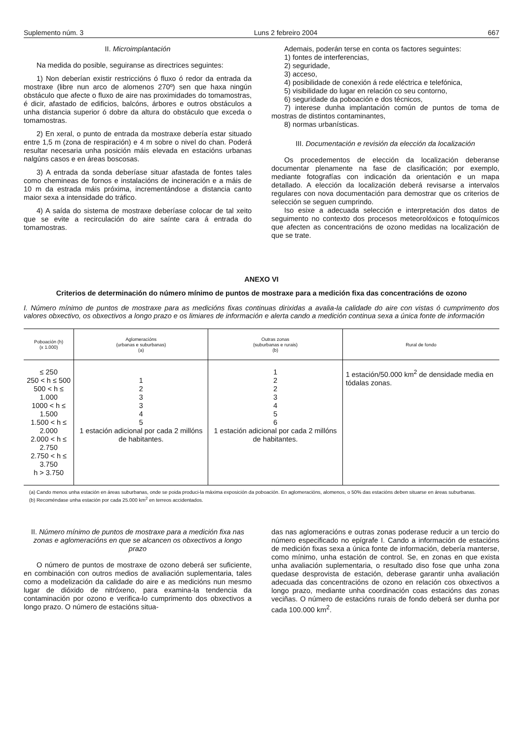Suplemento núm. 3 Luns 2 febreiro 2004 667
II. Microimplantación
Na medida do posible, seguiranse as directrices seguintes:
1) Non deberían existir restriccións ó fluxo ó redor da entrada da mostraxe (libre nun arco de alomenos 270º) sen que haxa ningún obstáculo que afecte o fluxo de aire nas proximidades do tomamostras, é dicir, afastado de edificios, balcóns, árbores e outros obstáculos a unha distancia superior ó dobre da altura do obstáculo que exceda o tomamostras.
2) En xeral, o punto de entrada da mostraxe debería estar situado entre 1,5 m (zona de respiración) e 4 m sobre o nivel do chan. Poderá resultar necesaria unha posición máis elevada en estacións urbanas nalgúns casos e en áreas boscosas.
3) A entrada da sonda deberíase situar afastada de fontes tales como chemineas de fornos e instalacións de incineración e a máis de 10 m da estrada máis próxima, incrementándose a distancia canto maior sexa a intensidade do tráfico.
4) A saída do sistema de mostraxe deberíase colocar de tal xeito que se evite a recirculación do aire saínte cara á entrada do tomamostras.
Ademais, poderán terse en conta os factores seguintes:
1) fontes de interferencias,
2) seguridade,
3) acceso,
4) posibilidade de conexión á rede eléctrica e telefónica,
5) visibilidade do lugar en relación co seu contorno,
6) seguridade da poboación e dos técnicos,
7) interese dunha implantación común de puntos de toma de mostras de distintos contaminantes,
8) normas urbanísticas.
III. Documentación e revisión da elección da localización
Os procedementos de elección da localización deberanse documentar plenamente na fase de clasificación; por exemplo, mediante fotografías con indicación da orientación e un mapa detallado. A elección da localización deberá revisarse a intervalos regulares con nova documentación para demostrar que os criterios de selección se seguen cumprindo.
Iso esixe a adecuada selección e interpretación dos datos de seguimento no contexto dos procesos meteorolóxicos e fotoquímicos que afecten as concentracións de ozono medidas na localización de que se trate.
ANEXO VI
Criterios de determinación do número mínimo de puntos de mostraxe para a medición fixa das concentracións de ozono
I. Número mínimo de puntos de mostraxe para as medicións fixas continuas dirixidas a avalia-la calidade do aire con vistas ó cumprimento dos valores obxectivo, os obxectivos a longo prazo e os limiares de información e alerta cando a medición continua sexa a única fonte de información
| Poboación (h) (x 1.000) | Aglomeracións (urbanas e suburbanas) (a) | Outras zonas (suburbanas e rurais) (b) | Rural de fondo |
| --- | --- | --- | --- |
| ≤ 250 250 < h ≤ 500 500 < h ≤ 1.000 1000 < h ≤ 1.500 1.500 < h ≤ 2.000 2.000 < h ≤ 2.750 2.750 < h ≤ 3.750 h > 3.750 | 1 2 3 3 4 5 1 estación adicional por cada 2 millóns de habitantes. | 1 2 2 3 4 5 6 1 estación adicional por cada 2 millóns de habitantes. | 1 estación/50.000 km<sup>2</sup> de densidade media en tódalas zonas. |
(a) Cando menos unha estación en áreas suburbanas, onde se poida produci-la máxima exposición da poboación. En aglomeracións, alomenos, o 50% das estacións deben situarse en áreas suburbanas.
(b) Recoméndase unha estación por cada 25.000 km<sup>2</sup> en terreos accidentados.
II. Número mínimo de puntos de mostraxe para a medición fixa nas zonas e aglomeracións en que se alcancen os obxectivos a longo prazo
O número de puntos de mostraxe de ozono deberá ser suficiente, en combinación con outros medios de avaliación suplementaria, tales como a modelización da calidade do aire e as medicións nun mesmo lugar de dióxido de nitróxeno, para examina-la tendencia da contaminación por ozono e verifica-lo cumprimento dos obxectivos a longo prazo. O número de estacións situa-
das nas aglomeracións e outras zonas poderase reducir a un tercio do número especificado no epígrafe I. Cando a información de estacións de medición fixas sexa a única fonte de información, debería manterse, como mínimo, unha estación de control. Se, en zonas en que exista unha avaliación suplementaria, o resultado diso fose que unha zona quedase desprovista de estación, deberase garantir unha avaliación adecuada das concentracións de ozono en relación cos obxectivos a longo prazo, mediante unha coordinación coas estacións das zonas veciñas. O número de estacións rurais de fondo deberá ser dunha por cada 100.000 km<sup>2</sup>.